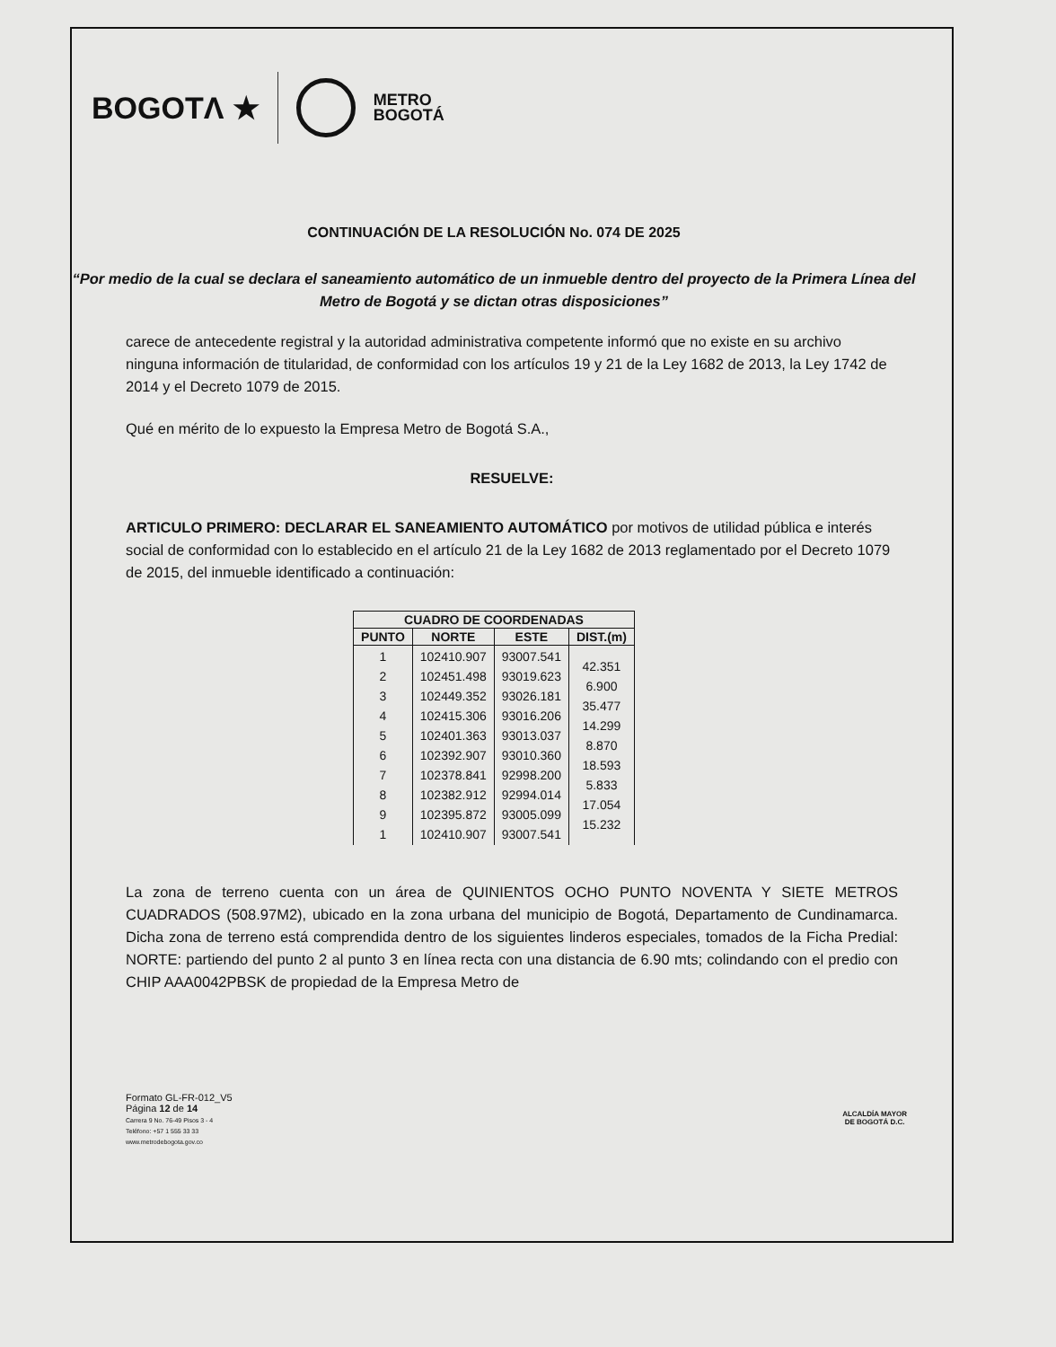BOGOTΛ ★ METRO
BOGOTÁ
CONTINUACIÓN DE LA RESOLUCIÓN No. 074 DE 2025
“Por medio de la cual se declara el saneamiento automático de un inmueble dentro del proyecto de la Primera Línea del Metro de Bogotá y se dictan otras disposiciones”
carece de antecedente registral y la autoridad administrativa competente informó que no existe en su archivo ninguna información de titularidad, de conformidad con los artículos 19 y 21 de la Ley 1682 de 2013, la Ley 1742 de 2014 y el Decreto 1079 de 2015.
Qué en mérito de lo expuesto la Empresa Metro de Bogotá S.A.,
RESUELVE:
ARTICULO PRIMERO: DECLARAR EL SANEAMIENTO AUTOMÁTICO por motivos de utilidad pública e interés social de conformidad con lo establecido en el artículo 21 de la Ley 1682 de 2013 reglamentado por el Decreto 1079 de 2015, del inmueble identificado a continuación:
| CUADRO DE COORDENADAS | | | |
| --- | --- | --- | --- |
| PUNTO | NORTE | ESTE | DIST.(m) |
| 1 2 3 4 5 6 7 8 9 1 | 102410.907 102451.498 102449.352 102415.306 102401.363 102392.907 102378.841 102382.912 102395.872 102410.907 | 93007.541 93019.623 93026.181 93016.206 93013.037 93010.360 92998.200 92994.014 93005.099 93007.541 | 42.351 6.900 35.477 14.299 8.870 18.593 5.833 17.054 15.232 |
La zona de terreno cuenta con un área de QUINIENTOS OCHO PUNTO NOVENTA Y SIETE METROS CUADRADOS (508.97M2), ubicado en la zona urbana del municipio de Bogotá, Departamento de Cundinamarca. Dicha zona de terreno está comprendida dentro de los siguientes linderos especiales, tomados de la Ficha Predial: NORTE: partiendo del punto 2 al punto 3 en línea recta con una distancia de 6.90 mts; colindando con el predio con CHIP AAA0042PBSK de propiedad de la Empresa Metro de
Formato GL-FR-012_V5
Página 12 de 14
Carrera 9 No. 76-49 Pisos 3 - 4
Teléfono: +57 1 555 33 33
www.metrodebogota.gov.co
ALCALDÍA MAYOR
DE BOGOTÁ D.C.